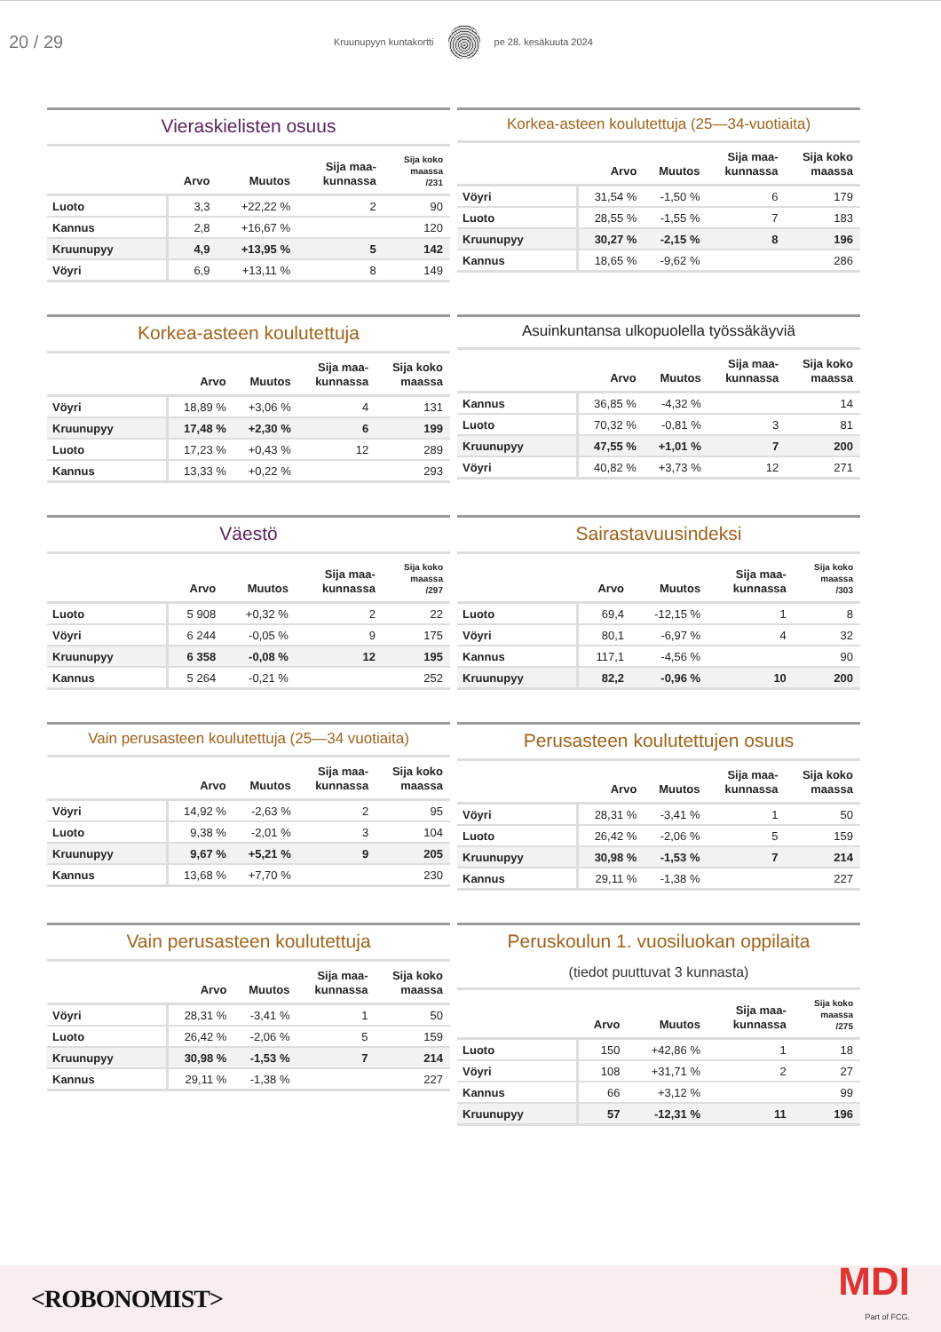20 / 29
Kruunupyyn kuntakortti pe 28. kesäkuuta 2024
Vieraskielisten osuus
| | Arvo | Muutos | Sija maa- kunnassa | Sija koko maassa /231 |
| --- | --- | --- | --- | --- |
| Luoto | 3,3 | +22,22 % | 2 | 90 |
| Kannus | 2,8 | +16,67 % | | 120 |
| Kruunupyy | 4,9 | +13,95 % | 5 | 142 |
| Vöyri | 6,9 | +13,11 % | 8 | 149 |
Korkea-asteen koulutettuja (25—34-vuotiaita)
| | Arvo | Muutos | Sija maa- kunnassa | Sija koko maassa |
| --- | --- | --- | --- | --- |
| Vöyri | 31,54 % | -1,50 % | 6 | 179 |
| Luoto | 28,55 % | -1,55 % | 7 | 183 |
| Kruunupyy | 30,27 % | -2,15 % | 8 | 196 |
| Kannus | 18,65 % | -9,62 % | | 286 |
Korkea-asteen koulutettuja
| | Arvo | Muutos | Sija maa- kunnassa | Sija koko maassa |
| --- | --- | --- | --- | --- |
| Vöyri | 18,89 % | +3,06 % | 4 | 131 |
| Kruunupyy | 17,48 % | +2,30 % | 6 | 199 |
| Luoto | 17,23 % | +0,43 % | 12 | 289 |
| Kannus | 13,33 % | +0,22 % | | 293 |
Asuinkuntansa ulkopuolella työssäkäyviä
| | Arvo | Muutos | Sija maa- kunnassa | Sija koko maassa |
| --- | --- | --- | --- | --- |
| Kannus | 36,85 % | -4,32 % | | 14 |
| Luoto | 70,32 % | -0,81 % | 3 | 81 |
| Kruunupyy | 47,55 % | +1,01 % | 7 | 200 |
| Vöyri | 40,82 % | +3,73 % | 12 | 271 |
Väestö
| | Arvo | Muutos | Sija maa- kunnassa | Sija koko maassa /297 |
| --- | --- | --- | --- | --- |
| Luoto | 5 908 | +0,32 % | 2 | 22 |
| Vöyri | 6 244 | -0,05 % | 9 | 175 |
| Kruunupyy | 6 358 | -0,08 % | 12 | 195 |
| Kannus | 5 264 | -0,21 % | | 252 |
Sairastavuusindeksi
| | Arvo | Muutos | Sija maa- kunnassa | Sija koko maassa /303 |
| --- | --- | --- | --- | --- |
| Luoto | 69,4 | -12,15 % | 1 | 8 |
| Vöyri | 80,1 | -6,97 % | 4 | 32 |
| Kannus | 117,1 | -4,56 % | | 90 |
| Kruunupyy | 82,2 | -0,96 % | 10 | 200 |
Vain perusasteen koulutettuja (25—34 vuotiaita)
| | Arvo | Muutos | Sija maa- kunnassa | Sija koko maassa |
| --- | --- | --- | --- | --- |
| Vöyri | 14,92 % | -2,63 % | 2 | 95 |
| Luoto | 9,38 % | -2,01 % | 3 | 104 |
| Kruunupyy | 9,67 % | +5,21 % | 9 | 205 |
| Kannus | 13,68 % | +7,70 % | | 230 |
Perusasteen koulutettujen osuus
| | Arvo | Muutos | Sija maa- kunnassa | Sija koko maassa |
| --- | --- | --- | --- | --- |
| Vöyri | 28,31 % | -3,41 % | 1 | 50 |
| Luoto | 26,42 % | -2,06 % | 5 | 159 |
| Kruunupyy | 30,98 % | -1,53 % | 7 | 214 |
| Kannus | 29,11 % | -1,38 % | | 227 |
Vain perusasteen koulutettuja
| | Arvo | Muutos | Sija maa- kunnassa | Sija koko maassa |
| --- | --- | --- | --- | --- |
| Vöyri | 28,31 % | -3,41 % | 1 | 50 |
| Luoto | 26,42 % | -2,06 % | 5 | 159 |
| Kruunupyy | 30,98 % | -1,53 % | 7 | 214 |
| Kannus | 29,11 % | -1,38 % | | 227 |
Peruskoulun 1. vuosiluokan oppilaita
(tiedot puuttuvat 3 kunnasta)
| | Arvo | Muutos | Sija maa- kunnassa | Sija koko maassa /275 |
| --- | --- | --- | --- | --- |
| Luoto | 150 | +42,86 % | 1 | 18 |
| Vöyri | 108 | +31,71 % | 2 | 27 |
| Kannus | 66 | +3,12 % | | 99 |
| Kruunupyy | 57 | -12,31 % | 11 | 196 |
<ROBONOMIST>
MDI
Part of FCG.